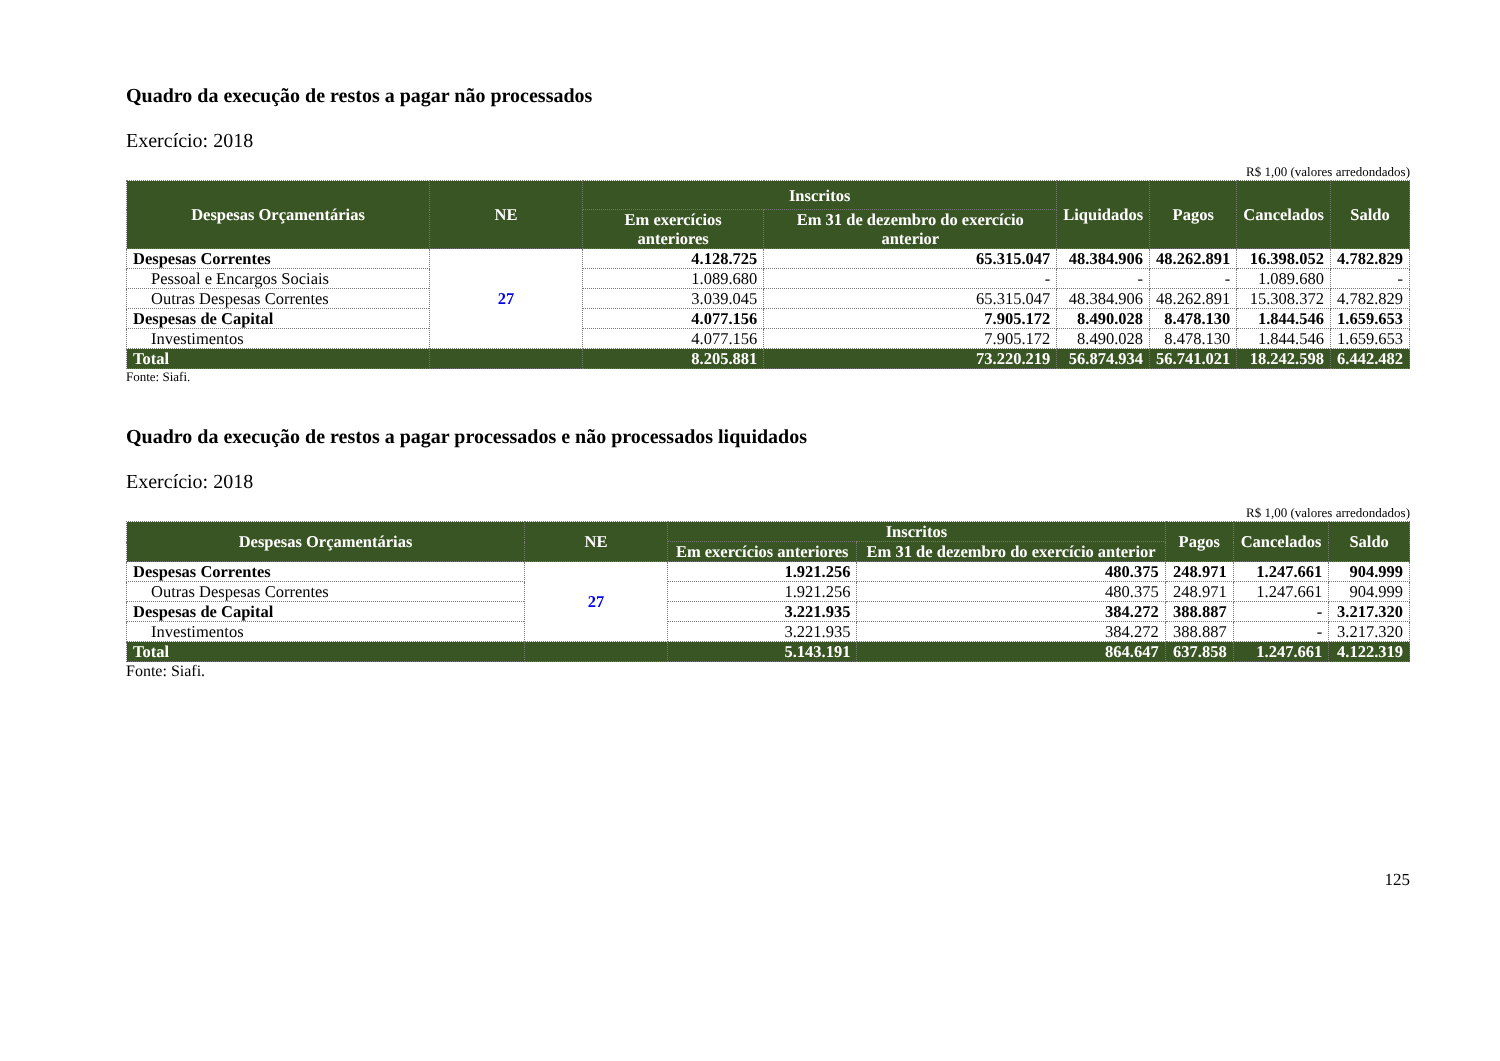Quadro da execução de restos a pagar não processados
Exercício: 2018
R$ 1,00 (valores arredondados)
| Despesas Orçamentárias | NE | Inscritos | | Liquidados | Pagos | Cancelados | Saldo |
| --- | --- | --- | --- | --- | --- | --- | --- |
| | | Em exercícios anteriores | Em 31 de dezembro do exercício anterior | | | | |
| Despesas Correntes | 27 | 4.128.725 | 65.315.047 | 48.384.906 | 48.262.891 | 16.398.052 | 4.782.829 |
| Pessoal e Encargos Sociais | | 1.089.680 | - | - | - | 1.089.680 | - |
| Outras Despesas Correntes | | 3.039.045 | 65.315.047 | 48.384.906 | 48.262.891 | 15.308.372 | 4.782.829 |
| Despesas de Capital | | 4.077.156 | 7.905.172 | 8.490.028 | 8.478.130 | 1.844.546 | 1.659.653 |
| Investimentos | | 4.077.156 | 7.905.172 | 8.490.028 | 8.478.130 | 1.844.546 | 1.659.653 |
| Total | | 8.205.881 | 73.220.219 | 56.874.934 | 56.741.021 | 18.242.598 | 6.442.482 |
Fonte: Siafi.
Quadro da execução de restos a pagar processados e não processados liquidados
Exercício: 2018
R$ 1,00 (valores arredondados)
| Despesas Orçamentárias | NE | Inscritos | | Pagos | Cancelados | Saldo |
| --- | --- | --- | --- | --- | --- | --- |
| | | Em exercícios anteriores | Em 31 de dezembro do exercício anterior | | | |
| Despesas Correntes | 27 | 1.921.256 | 480.375 | 248.971 | 1.247.661 | 904.999 |
| Outras Despesas Correntes | | 1.921.256 | 480.375 | 248.971 | 1.247.661 | 904.999 |
| Despesas de Capital | | 3.221.935 | 384.272 | 388.887 | - | 3.217.320 |
| Investimentos | | 3.221.935 | 384.272 | 388.887 | - | 3.217.320 |
| Total | | 5.143.191 | 864.647 | 637.858 | 1.247.661 | 4.122.319 |
Fonte: Siafi.
125